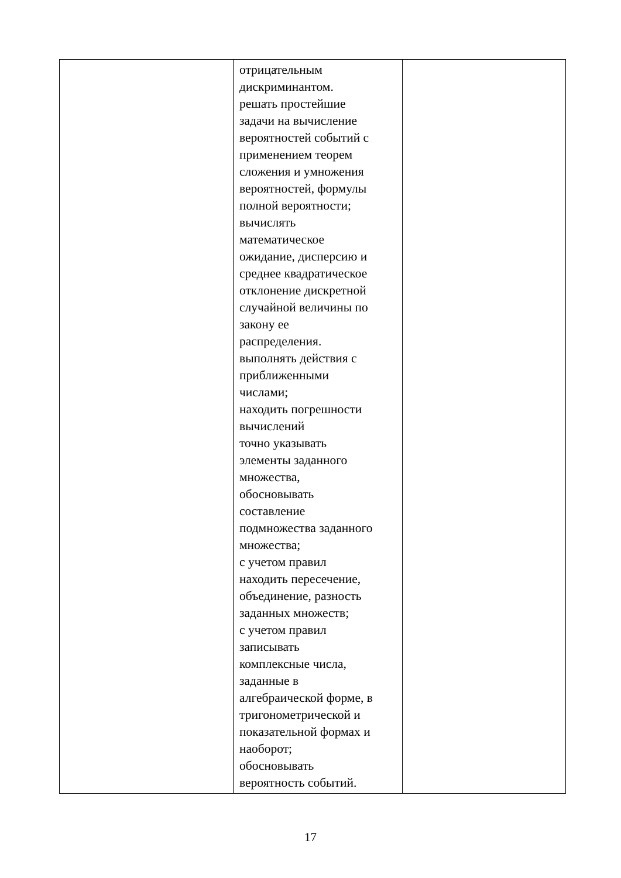| | отрицательным дискриминантом. решать простейшие задачи на вычисление вероятностей событий с применением теорем сложения и умножения вероятностей, формулы полной вероятности; вычислять математическое ожидание, дисперсию и среднее квадратическое отклонение дискретной случайной величины по закону ее распределения. выполнять действия с приближенными числами; находить погрешности вычислений точно указывать элементы заданного множества, обосновывать составление подмножества заданного множества; с учетом правил находить пересечение, объединение, разность заданных множеств; с учетом правил записывать комплексные числа, заданные в алгебраической форме, в тригонометрической и показательной формах и наоборот; обосновывать вероятность событий. | |
17